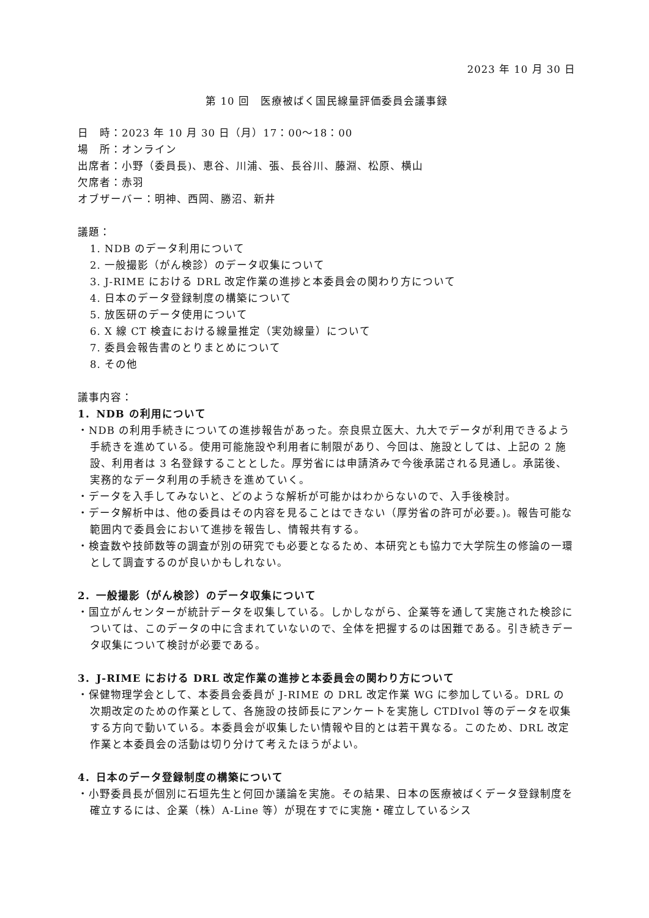2023 年 10 月 30 日
第 10 回　医療被ばく国民線量評価委員会議事録
日　時：2023 年 10 月 30 日（月）17：00～18：00
場　所：オンライン
出席者：小野（委員長)、恵谷、川浦、張、長谷川、藤淵、松原、横山
欠席者：赤羽
オブザーバー：明神、西岡、勝沼、新井
議題：
1. NDB のデータ利用について
2. 一般撮影（がん検診）のデータ収集について
3. J-RIME における DRL 改定作業の進捗と本委員会の関わり方について
4. 日本のデータ登録制度の構築について
5. 放医研のデータ使用について
6. X 線 CT 検査における線量推定（実効線量）について
7. 委員会報告書のとりまとめについて
8. その他
議事内容：
1．NDB の利用について
・NDB の利用手続きについての進捗報告があった。奈良県立医大、九大でデータが利用できるよう手続きを進めている。使用可能施設や利用者に制限があり、今回は、施設としては、上記の 2 施設、利用者は 3 名登録することとした。厚労省には申請済みで今後承諾される見通し。承諾後、実務的なデータ利用の手続きを進めていく。
・データを入手してみないと、どのような解析が可能かはわからないので、入手後検討。
・データ解析中は、他の委員はその内容を見ることはできない（厚労省の許可が必要。)。報告可能な範囲内で委員会において進捗を報告し、情報共有する。
・検査数や技師数等の調査が別の研究でも必要となるため、本研究とも協力で大学院生の修論の一環として調査するのが良いかもしれない。
2．一般撮影（がん検診）のデータ収集について
・国立がんセンターが統計データを収集している。しかしながら、企業等を通して実施された検診については、このデータの中に含まれていないので、全体を把握するのは困難である。引き続きデータ収集について検討が必要である。
3．J-RIME における DRL 改定作業の進捗と本委員会の関わり方について
・保健物理学会として、本委員会委員が J-RIME の DRL 改定作業 WG に参加している。DRL の次期改定のための作業として、各施設の技師長にアンケートを実施し CTDIvol 等のデータを収集する方向で動いている。本委員会が収集したい情報や目的とは若干異なる。このため、DRL 改定作業と本委員会の活動は切り分けて考えたほうがよい。
4．日本のデータ登録制度の構築について
・小野委員長が個別に石垣先生と何回か議論を実施。その結果、日本の医療被ばくデータ登録制度を確立するには、企業（株）A-Line 等）が現在すでに実施・確立しているシス